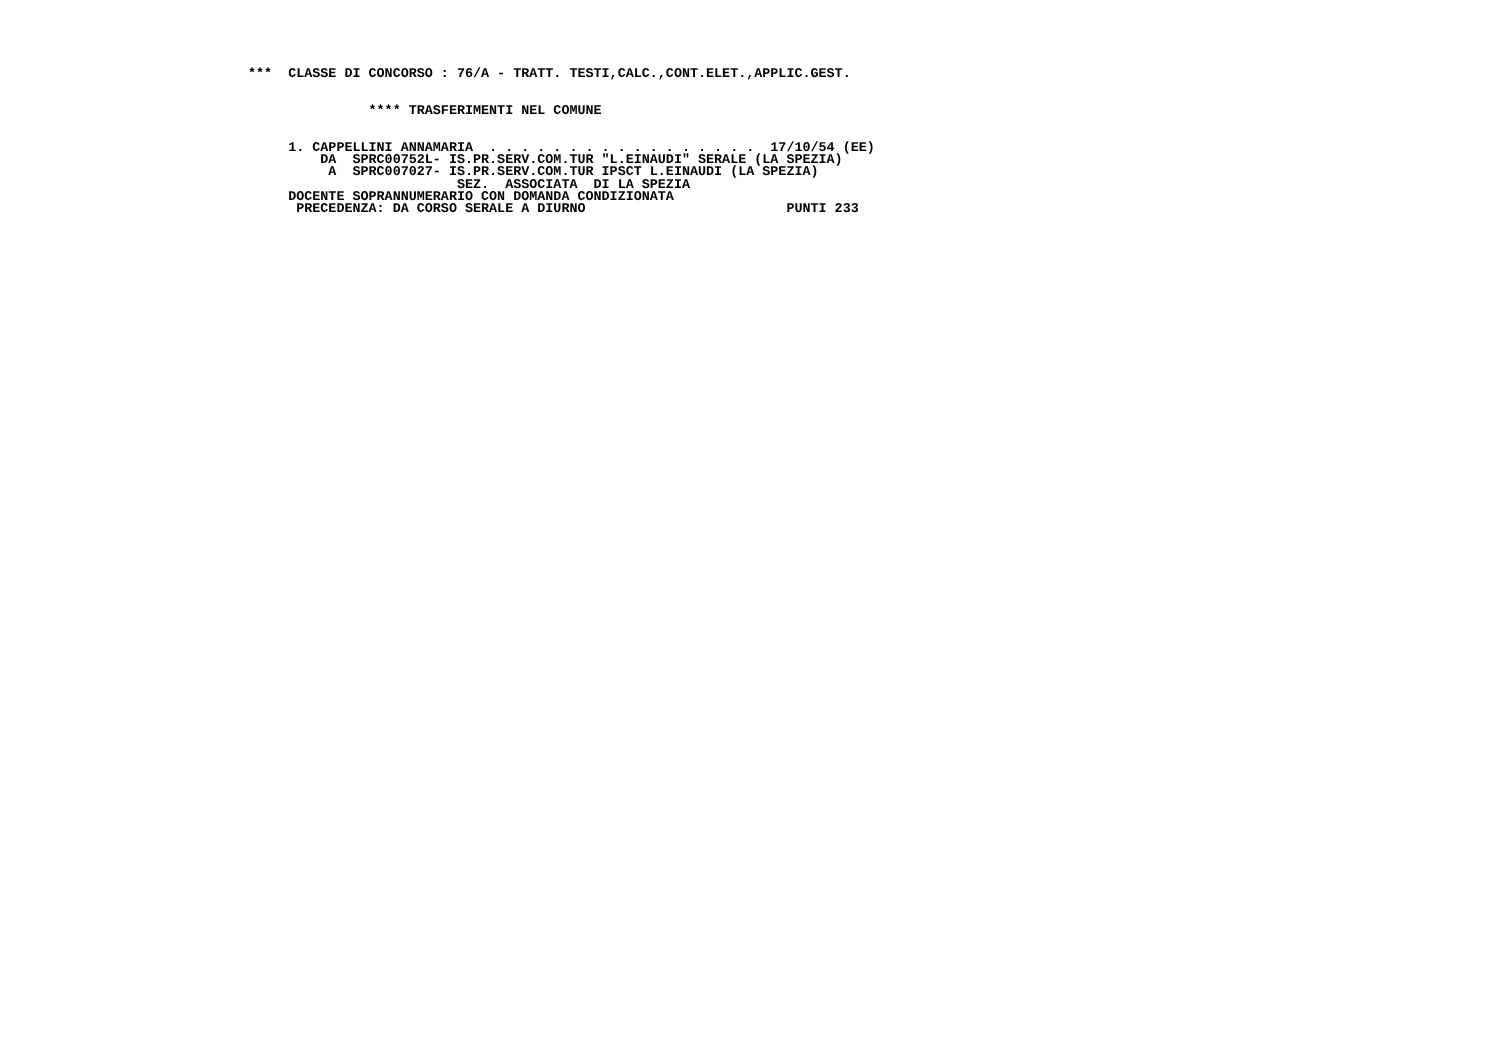***  CLASSE DI CONCORSO : 76/A - TRATT. TESTI,CALC.,CONT.ELET.,APPLIC.GEST.


               **** TRASFERIMENTI NEL COMUNE


     1. CAPPELLINI ANNAMARIA  . . . . . . . . . . . . . . . . .  17/10/54 (EE)
         DA  SPRC00752L- IS.PR.SERV.COM.TUR "L.EINAUDI" SERALE (LA SPEZIA)
          A  SPRC007027- IS.PR.SERV.COM.TUR IPSCT L.EINAUDI (LA SPEZIA)
                          SEZ.  ASSOCIATA  DI LA SPEZIA
     DOCENTE SOPRANNUMERARIO CON DOMANDA CONDIZIONATA
      PRECEDENZA: DA CORSO SERALE A DIURNO                         PUNTI 233